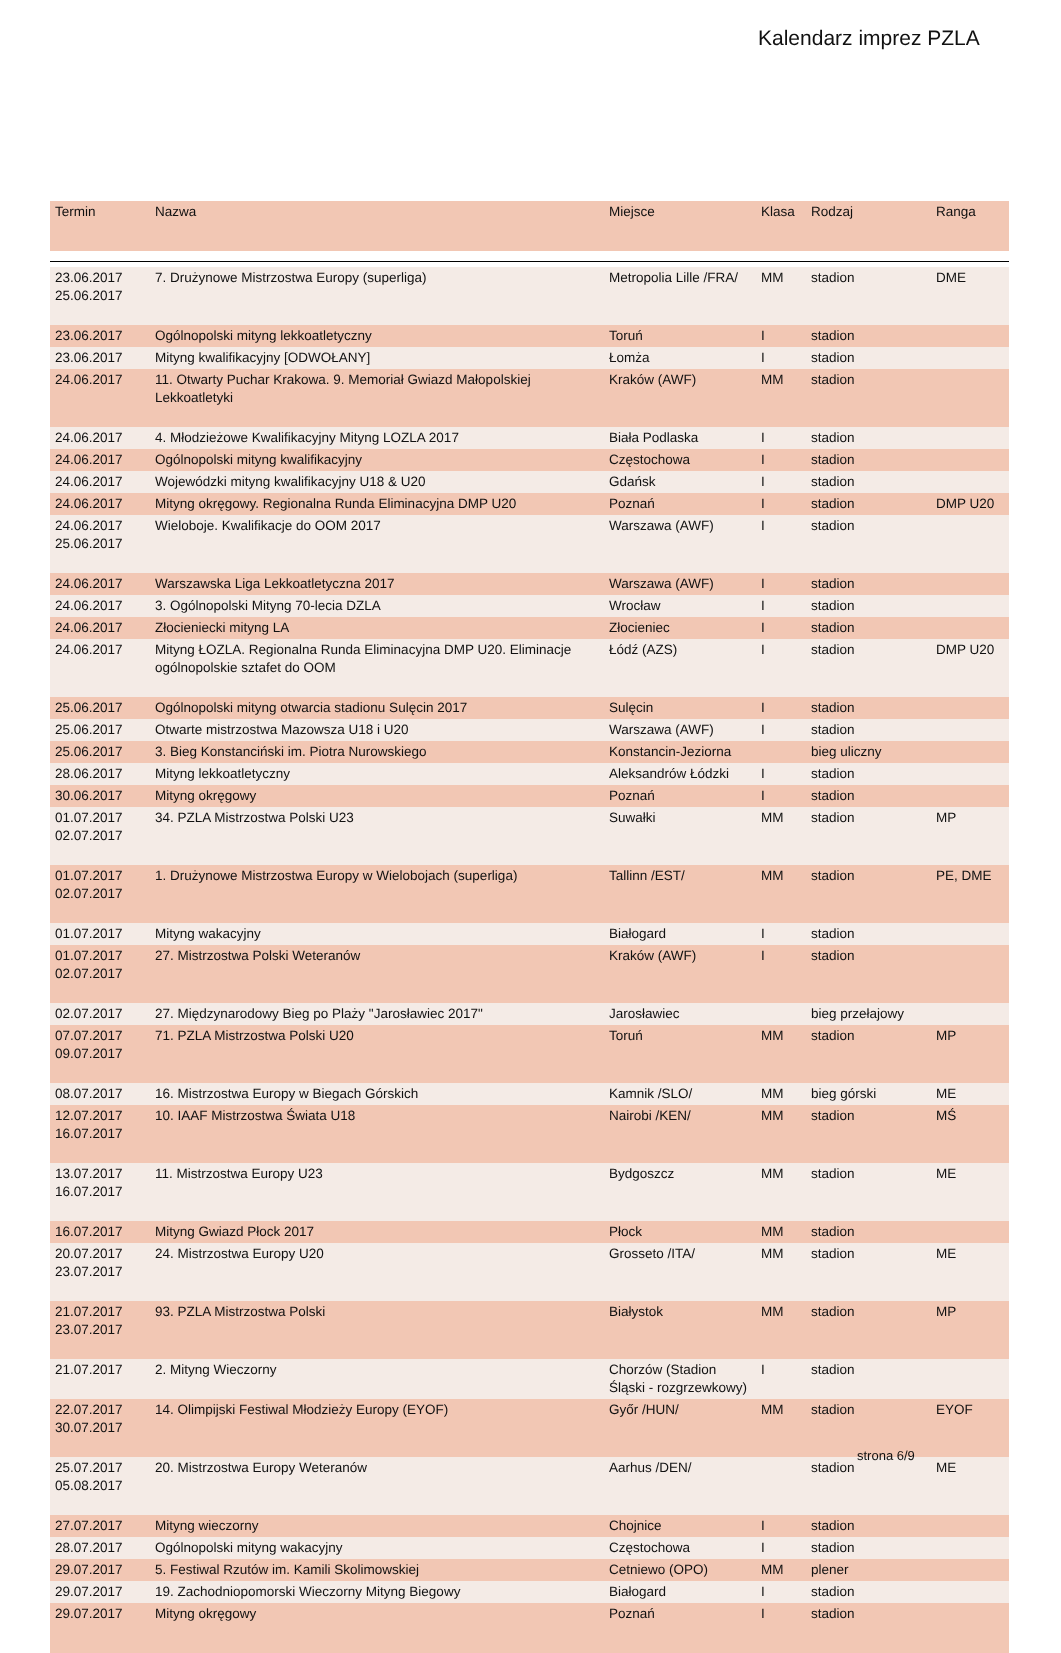Kalendarz imprez PZLA
| Termin | Nazwa | Miejsce | Klasa | Rodzaj | Ranga |
| --- | --- | --- | --- | --- | --- |
| 23.06.2017 25.06.2017 | 7. Drużynowe Mistrzostwa Europy (superliga) | Metropolia Lille /FRA/ | MM | stadion | DME |
| 23.06.2017 | Ogólnopolski mityng lekkoatletyczny | Toruń | I | stadion | |
| 23.06.2017 | Mityng kwalifikacyjny [ODWOŁANY] | Łomża | I | stadion | |
| 24.06.2017 | 11. Otwarty Puchar Krakowa. 9. Memoriał Gwiazd Małopolskiej Lekkoatletyki | Kraków (AWF) | MM | stadion | |
| 24.06.2017 | 4. Młodzieżowe Kwalifikacyjny Mityng LOZLA 2017 | Biała Podlaska | I | stadion | |
| 24.06.2017 | Ogólnopolski mityng kwalifikacyjny | Częstochowa | I | stadion | |
| 24.06.2017 | Wojewódzki mityng kwalifikacyjny U18 & U20 | Gdańsk | I | stadion | |
| 24.06.2017 | Mityng okręgowy. Regionalna Runda Eliminacyjna DMP U20 | Poznań | I | stadion | DMP U20 |
| 24.06.2017 25.06.2017 | Wieloboje. Kwalifikacje do OOM 2017 | Warszawa (AWF) | I | stadion | |
| 24.06.2017 | Warszawska Liga Lekkoatletyczna 2017 | Warszawa (AWF) | I | stadion | |
| 24.06.2017 | 3. Ogólnopolski Mityng 70-lecia DZLA | Wrocław | I | stadion | |
| 24.06.2017 | Złocieniecki mityng LA | Złocieniec | I | stadion | |
| 24.06.2017 | Mityng ŁOZLA. Regionalna Runda Eliminacyjna DMP U20. Eliminacje ogólnopolskie sztafet do OOM | Łódź (AZS) | I | stadion | DMP U20 |
| 25.06.2017 | Ogólnopolski mityng otwarcia stadionu Sulęcin 2017 | Sulęcin | I | stadion | |
| 25.06.2017 | Otwarte mistrzostwa Mazowsza U18 i U20 | Warszawa (AWF) | I | stadion | |
| 25.06.2017 | 3. Bieg Konstanciński im. Piotra Nurowskiego | Konstancin-Jeziorna | | bieg uliczny | |
| 28.06.2017 | Mityng lekkoatletyczny | Aleksandrów Łódzki | I | stadion | |
| 30.06.2017 | Mityng okręgowy | Poznań | I | stadion | |
| 01.07.2017 02.07.2017 | 34. PZLA Mistrzostwa Polski U23 | Suwałki | MM | stadion | MP |
| 01.07.2017 02.07.2017 | 1. Drużynowe Mistrzostwa Europy w Wielobojach (superliga) | Tallinn /EST/ | MM | stadion | PE, DME |
| 01.07.2017 | Mityng wakacyjny | Białogard | I | stadion | |
| 01.07.2017 02.07.2017 | 27. Mistrzostwa Polski Weteranów | Kraków (AWF) | I | stadion | |
| 02.07.2017 | 27. Międzynarodowy Bieg po Plaży "Jarosławiec 2017" | Jarosławiec | | bieg przełajowy | |
| 07.07.2017 09.07.2017 | 71. PZLA Mistrzostwa Polski U20 | Toruń | MM | stadion | MP |
| 08.07.2017 | 16. Mistrzostwa Europy w Biegach Górskich | Kamnik /SLO/ | MM | bieg górski | ME |
| 12.07.2017 16.07.2017 | 10. IAAF Mistrzostwa Świata U18 | Nairobi /KEN/ | MM | stadion | MŚ |
| 13.07.2017 16.07.2017 | 11. Mistrzostwa Europy U23 | Bydgoszcz | MM | stadion | ME |
| 16.07.2017 | Mityng Gwiazd Płock 2017 | Płock | MM | stadion | |
| 20.07.2017 23.07.2017 | 24. Mistrzostwa Europy U20 | Grosseto /ITA/ | MM | stadion | ME |
| 21.07.2017 23.07.2017 | 93. PZLA Mistrzostwa Polski | Białystok | MM | stadion | MP |
| 21.07.2017 | 2. Mityng Wieczorny | Chorzów (Stadion Śląski - rozgrzewkowy) | I | stadion | |
| 22.07.2017 30.07.2017 | 14. Olimpijski Festiwal Młodzieży Europy (EYOF) | Győr /HUN/ | MM | stadion | EYOF |
| 25.07.2017 05.08.2017 | 20. Mistrzostwa Europy Weteranów | Aarhus /DEN/ | | stadion | ME |
| 27.07.2017 | Mityng wieczorny | Chojnice | I | stadion | |
| 28.07.2017 | Ogólnopolski mityng wakacyjny | Częstochowa | I | stadion | |
| 29.07.2017 | 5. Festiwal Rzutów im. Kamili Skolimowskiej | Cetniewo (OPO) | MM | plener | |
| 29.07.2017 | 19. Zachodniopomorski Wieczorny Mityng Biegowy | Białogard | I | stadion | |
| 29.07.2017 | Mityng okręgowy | Poznań | I | stadion | |
strona 6/9